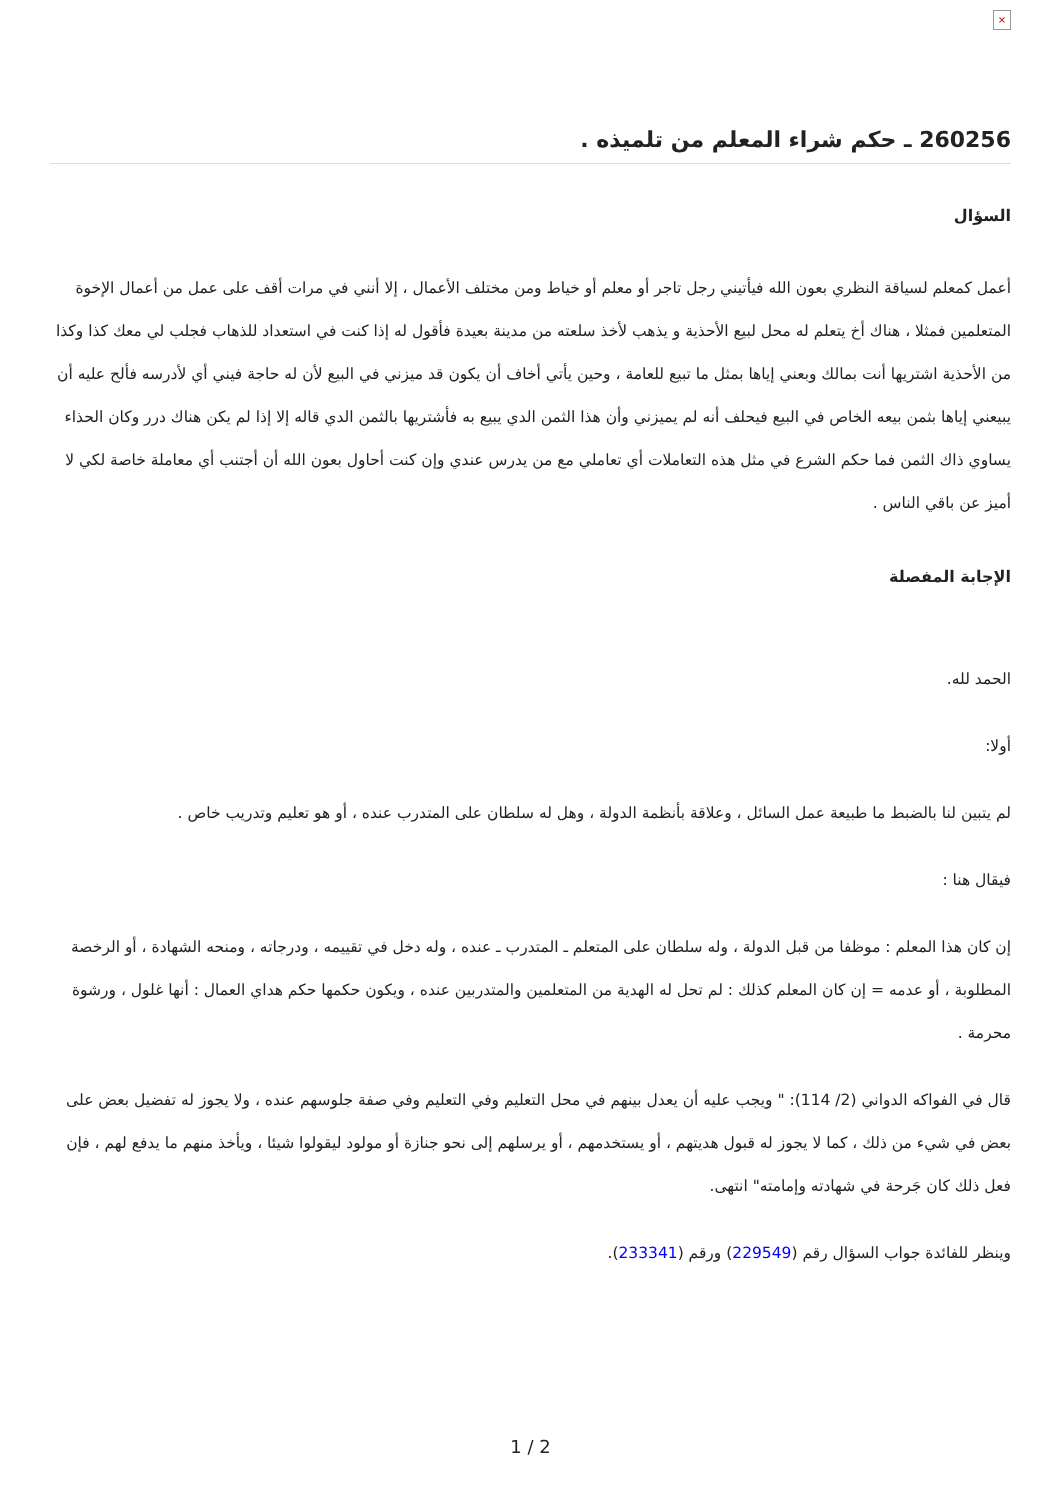×
260256 ـ حكم شراء المعلم من تلميذه .
السؤال
أعمل كمعلم لسياقة النظري بعون الله فيأتيني رجل تاجر أو معلم أو خياط ومن مختلف الأعمال ، إلا أنني في مرات أقف على عمل من أعمال الإخوة المتعلمين فمثلا ، هناك أخ يتعلم له محل لبيع الأحذية و يذهب لأخذ سلعته من مدينة بعيدة فأقول له إذا كنت في استعداد للذهاب فجلب لي معك كذا وكذا من الأحذية اشتريها أنت بمالك وبعني إياها بمثل ما تبيع للعامة ، وحين يأتي أخاف أن يكون قد ميزني في البيع لأن له حاجة فيني أي لأدرسه فألح عليه أن يبيعني إياها بثمن بيعه الخاص في البيع فيحلف أنه لم يميزني وأن هذا الثمن الدي يبيع به فأشتريها بالثمن الدي قاله إلا إذا لم يكن هناك درر وكان الحذاء يساوي ذاك الثمن فما حكم الشرع في مثل هذه التعاملات أي تعاملي مع من يدرس عندي وإن كنت أحاول بعون الله أن أجتنب أي معاملة خاصة لكي لا أميز عن باقي الناس .
الإجابة المفصلة
الحمد لله.
أولا:
لم يتبين لنا بالضبط ما طبيعة عمل السائل ، وعلاقة بأنظمة الدولة ، وهل له سلطان على المتدرب عنده ، أو هو تعليم وتدريب خاص .
فيقال هنا :
إن كان هذا المعلم : موظفا من قبل الدولة ، وله سلطان على المتعلم ـ المتدرب ـ عنده ، وله دخل في تقييمه ، ودرجاته ، ومنحه الشهادة ، أو الرخصة المطلوبة ، أو عدمه = إن كان المعلم كذلك : لم تحل له الهدية من المتعلمين والمتدربين عنده ، ويكون حكمها حكم هداي العمال : أنها غلول ، ورشوة محرمة .
قال في الفواكه الدواني (2/ 114): " ويجب عليه أن يعدل بينهم في محل التعليم وفي التعليم وفي صفة جلوسهم عنده ، ولا يجوز له تفضيل بعض على بعض في شيء من ذلك ، كما لا يجوز له قبول هديتهم ، أو يستخدمهم ، أو يرسلهم إلى نحو جنازة أو مولود ليقولوا شيئا ، ويأخذ منهم ما يدفع لهم ، فإن فعل ذلك كان جَرحة في شهادته وإمامته" انتهى.
وينظر للفائدة جواب السؤال رقم (229549) ورقم (233341).
1 / 2